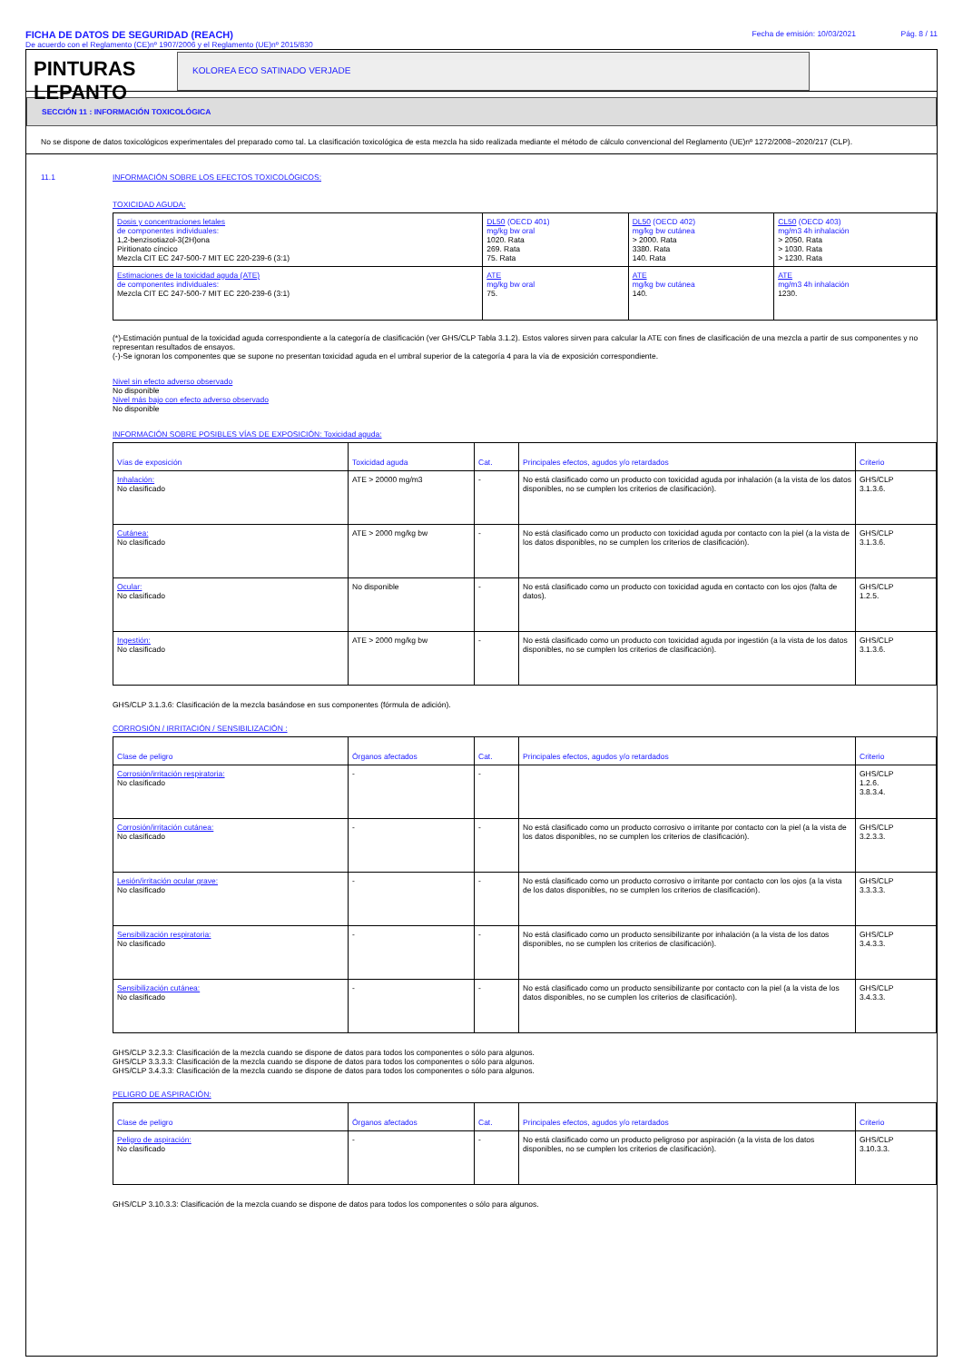FICHA DE DATOS DE SEGURIDAD (REACH)
De acuerdo con el Reglamento (CE)nº 1907/2006 y el Reglamento (UE)nº 2015/830
Fecha de emisión: 10/03/2021 Pág. 8 / 11
PINTURAS
LEPANTO
KOLOREA ECO SATINADO VERJADE
SECCIÓN 11 : INFORMACIÓN TOXICOLÓGICA
No se dispone de datos toxicológicos experimentales del preparado como tal. La clasificación toxicológica de esta mezcla ha sido realizada mediante el método de cálculo convencional del Reglamento (UE)nº 1272/2008~2020/217 (CLP).
11.1 INFORMACIÓN SOBRE LOS EFECTOS TOXICOLÓGICOS:
TOXICIDAD AGUDA:
| Dosis y concentraciones letales de componentes individuales: 1,2-benzisotiazol-3(2H)ona Piritionato cíncico Mezcla CIT EC 247-500-7 MIT EC 220-239-6 (3:1) | DL50 (OECD 401) mg/kg bw oral 1020. Rata 269. Rata 75. Rata | DL50 (OECD 402) mg/kg bw cutánea > 2000. Rata 3380. Rata 140. Rata | CL50 (OECD 403) mg/m3 4h inhalación > 2050. Rata > 1030. Rata > 1230. Rata |
| Estimaciones de la toxicidad aguda (ATE) de componentes individuales: Mezcla CIT EC 247-500-7 MIT EC 220-239-6 (3:1) | ATE mg/kg bw oral 75. | ATE mg/kg bw cutánea 140. | ATE mg/m3 4h inhalación 1230. |
(*)-Estimación puntual de la toxicidad aguda correspondiente a la categoría de clasificación (ver GHS/CLP Tabla 3.1.2). Estos valores sirven para calcular la ATE con fines de clasificación de una mezcla a partir de sus componentes y no representan resultados de ensayos.
(-)-Se ignoran los componentes que se supone no presentan toxicidad aguda en el umbral superior de la categoría 4 para la vía de exposición correspondiente.
Nivel sin efecto adverso observado
No disponible
Nivel más bajo con efecto adverso observado
No disponible
INFORMACIÓN SOBRE POSIBLES VÍAS DE EXPOSICIÓN: Toxicidad aguda:
| Vías de exposición | Toxicidad aguda | Cat. | Principales efectos, agudos y/o retardados | Criterio |
| --- | --- | --- | --- | --- |
| Inhalación: No clasificado | ATE > 20000 mg/m3 | - | No está clasificado como un producto con toxicidad aguda por inhalación (a la vista de los datos disponibles, no se cumplen los criterios de clasificación). | GHS/CLP 3.1.3.6. |
| Cutánea: No clasificado | ATE > 2000 mg/kg bw | - | No está clasificado como un producto con toxicidad aguda por contacto con la piel (a la vista de los datos disponibles, no se cumplen los criterios de clasificación). | GHS/CLP 3.1.3.6. |
| Ocular: No clasificado | No disponible | - | No está clasificado como un producto con toxicidad aguda en contacto con los ojos (falta de datos). | GHS/CLP 1.2.5. |
| Ingestión: No clasificado | ATE > 2000 mg/kg bw | - | No está clasificado como un producto con toxicidad aguda por ingestión (a la vista de los datos disponibles, no se cumplen los criterios de clasificación). | GHS/CLP 3.1.3.6. |
GHS/CLP 3.1.3.6: Clasificación de la mezcla basándose en sus componentes (fórmula de adición).
CORROSIÓN / IRRITACIÓN / SENSIBILIZACIÓN :
| Clase de peligro | Órganos afectados | Cat. | Principales efectos, agudos y/o retardados | Criterio |
| --- | --- | --- | --- | --- |
| Corrosión/irritación respiratoria: No clasificado | - | - | | GHS/CLP 1.2.6. 3.8.3.4. |
| Corrosión/irritación cutánea: No clasificado | - | - | No está clasificado como un producto corrosivo o irritante por contacto con la piel (a la vista de los datos disponibles, no se cumplen los criterios de clasificación). | GHS/CLP 3.2.3.3. |
| Lesión/irritación ocular grave: No clasificado | - | - | No está clasificado como un producto corrosivo o irritante por contacto con los ojos (a la vista de los datos disponibles, no se cumplen los criterios de clasificación). | GHS/CLP 3.3.3.3. |
| Sensibilización respiratoria: No clasificado | - | - | No está clasificado como un producto sensibilizante por inhalación (a la vista de los datos disponibles, no se cumplen los criterios de clasificación). | GHS/CLP 3.4.3.3. |
| Sensibilización cutánea: No clasificado | - | - | No está clasificado como un producto sensibilizante por contacto con la piel (a la vista de los datos disponibles, no se cumplen los criterios de clasificación). | GHS/CLP 3.4.3.3. |
GHS/CLP 3.2.3.3: Clasificación de la mezcla cuando se dispone de datos para todos los componentes o sólo para algunos.
GHS/CLP 3.3.3.3: Clasificación de la mezcla cuando se dispone de datos para todos los componentes o sólo para algunos.
GHS/CLP 3.4.3.3: Clasificación de la mezcla cuando se dispone de datos para todos los componentes o sólo para algunos.
PELIGRO DE ASPIRACIÓN:
| Clase de peligro | Órganos afectados | Cat. | Principales efectos, agudos y/o retardados | Criterio |
| --- | --- | --- | --- | --- |
| Peligro de aspiración: No clasificado | - | - | No está clasificado como un producto peligroso por aspiración (a la vista de los datos disponibles, no se cumplen los criterios de clasificación). | GHS/CLP 3.10.3.3. |
GHS/CLP 3.10.3.3: Clasificación de la mezcla cuando se dispone de datos para todos los componentes o sólo para algunos.